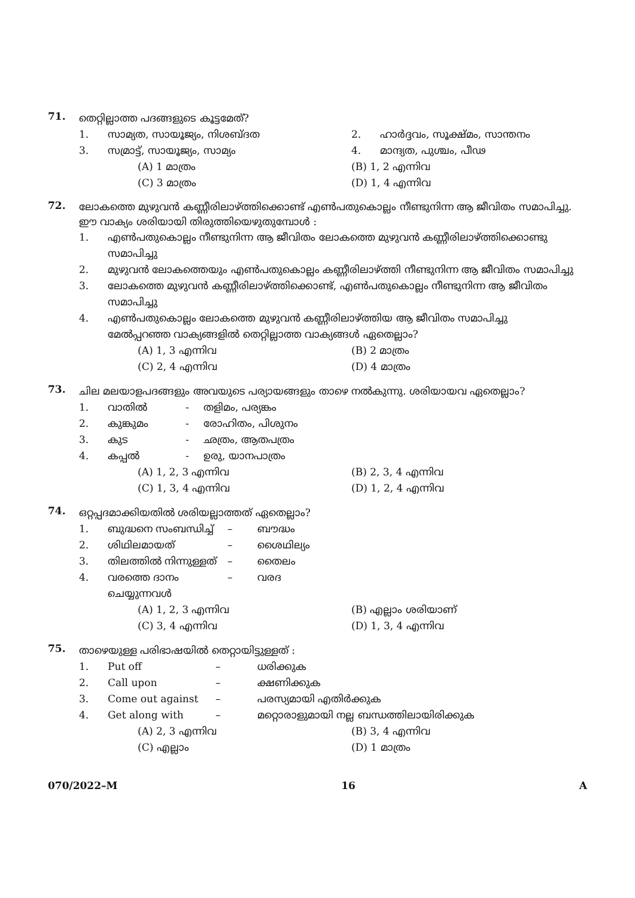71.
തെറ്റില്ലാത്ത പദങ്ങളുടെ കൂട്ടമേത്?
1. സാമ്യത, സായൂജ്യം, നിശബ്ദത 2. ഹാർദ്ദവം, സൂക്ഷ്മം, സാന്തനം
3. സമ്രാട്ട്, സായൂജ്യം, സാമ്യം 4. മാന്ദ്യത, പുശ്ചം, പീഢ
(A) 1 മാത്രം (B) 1, 2 എന്നിവ
(C) 3 മാത്രം (D) 1, 4 എന്നിവ
72.
ലോകത്തെ മുഴുവൻ കണ്ണീരിലാഴ്ത്തിക്കൊണ്ട് എൺപതുകൊല്ലം നീണ്ടുനിന്ന ആ ജീവിതം സമാപിച്ചു. ഈ വാക്യം ശരിയായി തിരുത്തിയെഴുതുമ്പോൾ :
1. എൺപതുകൊല്ലം നീണ്ടുനിന്ന ആ ജീവിതം ലോകത്തെ മുഴുവൻ കണ്ണീരിലാഴ്ത്തിക്കൊണ്ടു സമാപിച്ചു
2. മുഴുവൻ ലോകത്തെയും എൺപതുകൊല്ലം കണ്ണീരിലാഴ്ത്തി നീണ്ടുനിന്ന ആ ജീവിതം സമാപിച്ചു
3. ലോകത്തെ മുഴുവൻ കണ്ണീരിലാഴ്ത്തിക്കൊണ്ട്, എൺപതുകൊല്ലം നീണ്ടുനിന്ന ആ ജീവിതം സമാപിച്ചു
4. എൺപതുകൊല്ലം ലോകത്തെ മുഴുവൻ കണ്ണീരിലാഴ്ത്തിയ ആ ജീവിതം സമാപിച്ചു
മേൽപ്പറഞ്ഞ വാക്യങ്ങളിൽ തെറ്റില്ലാത്ത വാക്യങ്ങൾ ഏതെല്ലാം?
(A) 1, 3 എന്നിവ (B) 2 മാത്രം
(C) 2, 4 എന്നിവ (D) 4 മാത്രം
73.
ചില മലയാളപദങ്ങളും അവയുടെ പര്യായങ്ങളും താഴെ നൽകുന്നു. ശരിയായവ ഏതെല്ലാം?
1. വാതിൽ - തളിമം, പര്യങ്കം
2. കുങ്കുമം - രോഹിതം, പിശുനം
3. കുട - ഛത്രം, ആതപത്രം
4. കപ്പൽ - ഉരു, യാനപാത്രം
(A) 1, 2, 3 എന്നിവ (B) 2, 3, 4 എന്നിവ
(C) 1, 3, 4 എന്നിവ (D) 1, 2, 4 എന്നിവ
74.
ഒറ്റപ്പദമാക്കിയതിൽ ശരിയല്ലാത്തത് ഏതെല്ലാം?
1. ബുദ്ധനെ സംബന്ധിച്ച് – ബൗദ്ധം
2. ശിഥിലമായത് – ശൈഥില്യം
3. തിലത്തിൽ നിന്നുള്ളത് – തൈലം
4. വരത്തെ ദാനം ചെയ്യുന്നവൾ – വരദ
(A) 1, 2, 3 എന്നിവ (B) എല്ലാം ശരിയാണ്
(C) 3, 4 എന്നിവ (D) 1, 3, 4 എന്നിവ
75.
താഴെയുള്ള പരിഭാഷയിൽ തെറ്റായിട്ടുള്ളത് :
1. Put off – ധരിക്കുക
2. Call upon – ക്ഷണിക്കുക
3. Come out against – പരസ്യമായി എതിർക്കുക
4. Get along with – മറ്റൊരാളുമായി നല്ല ബന്ധത്തിലായിരിക്കുക
(A) 2, 3 എന്നിവ (B) 3, 4 എന്നിവ
(C) എല്ലാം (D) 1 മാത്രം
070/2022–M 16 A